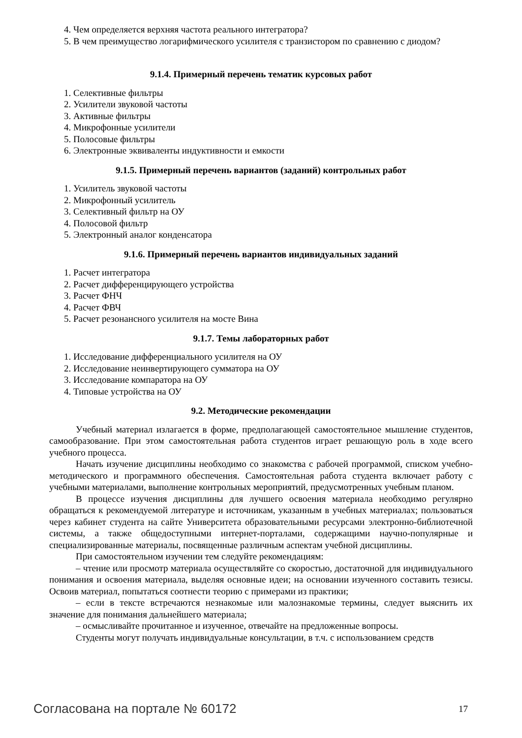4. Чем определяется верхняя частота реального интегратора?
5. В чем преимущество логарифмического усилителя с транзистором по сравнению с диодом?
9.1.4. Примерный перечень тематик курсовых работ
1. Селективные фильтры
2. Усилители звуковой частоты
3. Активные фильтры
4. Микрофонные усилители
5. Полосовые фильтры
6. Электронные эквиваленты индуктивности и емкости
9.1.5. Примерный перечень вариантов (заданий) контрольных работ
1. Усилитель звуковой частоты
2. Микрофонный усилитель
3. Селективный фильтр на ОУ
4. Полосовой фильтр
5. Электронный аналог конденсатора
9.1.6. Примерный перечень вариантов индивидуальных заданий
1. Расчет интегратора
2. Расчет дифференцирующего устройства
3. Расчет ФНЧ
4. Расчет ФВЧ
5. Расчет резонансного усилителя на мосте Вина
9.1.7. Темы лабораторных работ
1. Исследование дифференциального усилителя на ОУ
2. Исследование неинвертирующего сумматора на ОУ
3. Исследование компаратора на ОУ
4. Типовые устройства на ОУ
9.2. Методические рекомендации
Учебный материал излагается в форме, предполагающей самостоятельное мышление студентов, самообразование. При этом самостоятельная работа студентов играет решающую роль в ходе всего учебного процесса.
Начать изучение дисциплины необходимо со знакомства с рабочей программой, списком учебно-методического и программного обеспечения. Самостоятельная работа студента включает работу с учебными материалами, выполнение контрольных мероприятий, предусмотренных учебным планом.
В процессе изучения дисциплины для лучшего освоения материала необходимо регулярно обращаться к рекомендуемой литературе и источникам, указанным в учебных материалах; пользоваться через кабинет студента на сайте Университета образовательными ресурсами электронно-библиотечной системы, а также общедоступными интернет-порталами, содержащими научно-популярные и специализированные материалы, посвященные различным аспектам учебной дисциплины.
При самостоятельном изучении тем следуйте рекомендациям:
– чтение или просмотр материала осуществляйте со скоростью, достаточной для индивидуального понимания и освоения материала, выделяя основные идеи; на основании изученного составить тезисы. Освоив материал, попытаться соотнести теорию с примерами из практики;
– если в тексте встречаются незнакомые или малознакомые термины, следует выяснить их значение для понимания дальнейшего материала;
– осмысливайте прочитанное и изученное, отвечайте на предложенные вопросы.
Студенты могут получать индивидуальные консультации, в т.ч. с использованием средств
Согласована на портале № 60172 17